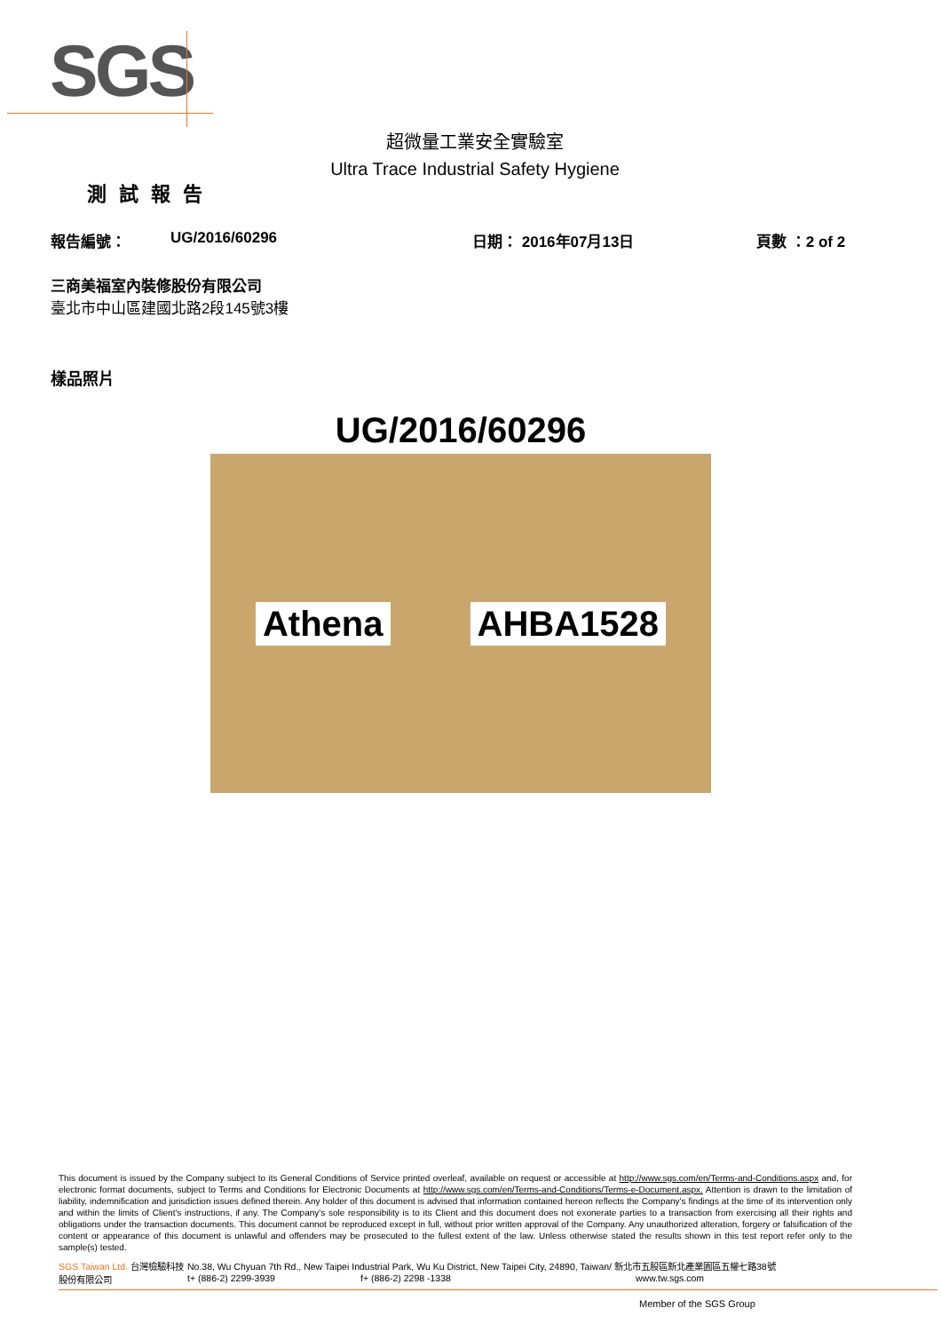SGS
超微量工業安全實驗室
Ultra Trace Industrial Safety Hygiene
測試報告
報告編號： UG/2016/60296 日期： 2016年07月13日 頁數 ：2 of 2
三商美福室內裝修股份有限公司
臺北市中山區建國北路2段145號3樓
樣品照片
UG/2016/60296
Athena AHBA1528
This document is issued by the Company subject to its General Conditions of Service printed overleaf, available on request or accessible at http://www.sgs.com/en/Terms-and-Conditions.aspx and, for electronic format documents, subject to Terms and Conditions for Electronic Documents at http://www.sgs.com/en/Terms-and-Conditions/Terms-e-Document.aspx. Attention is drawn to the limitation of liability, indemnification and jurisdiction issues defined therein. Any holder of this document is advised that information contained hereon reflects the Company's findings at the time of its intervention only and within the limits of Client's instructions, if any. The Company's sole responsibility is to its Client and this document does not exonerate parties to a transaction from exercising all their rights and obligations under the transaction documents. This document cannot be reproduced except in full, without prior written approval of the Company. Any unauthorized alteration, forgery or falsification of the content or appearance of this document is unlawful and offenders may be prosecuted to the fullest extent of the law. Unless otherwise stated the results shown in this test report refer only to the sample(s) tested.
SGS Taiwan Ltd. 台灣檢驗科技股份有限公司
No.38, Wu Chyuan 7th Rd., New Taipei Industrial Park, Wu Ku District, New Taipei City, 24890, Taiwan/ 新北市五股區新北產業園區五權七路38號
t+ (886-2) 2299-3939 f+ (886-2) 2298 -1338 www.tw.sgs.com
Member of the SGS Group